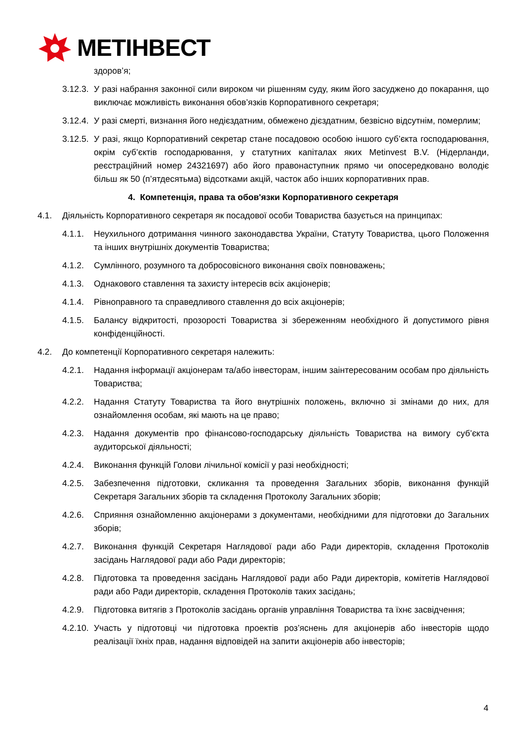МЕТІНВЕСТ
здоров’я;
3.12.3. У разі набрання законної сили вироком чи рішенням суду, яким його засуджено до покарання, що виключає можливість виконання обов’язків Корпоративного секретаря;
3.12.4. У разі смерті, визнання його недієздатним, обмежено дієздатним, безвісно відсутнім, померлим;
3.12.5. У разі, якщо Корпоративний секретар стане посадовою особою іншого суб’єкта господарювання, окрім суб’єктів господарювання, у статутних капіталах яких Metinvest B.V. (Нідерланди, реєстраційний номер 24321697) або його правонаступник прямо чи опосередковано володіє більш як 50 (п’ятдесятьма) відсотками акцій, часток або інших корпоративних прав.
4. Компетенція, права та обов'язки Корпоративного секретаря
4.1. Діяльність Корпоративного секретаря як посадової особи Товариства базується на принципах:
4.1.1. Неухильного дотримання чинного законодавства України, Статуту Товариства, цього Положення та інших внутрішніх документів Товариства;
4.1.2. Сумлінного, розумного та добросовісного виконання своїх повноважень;
4.1.3. Однакового ставлення та захисту інтересів всіх акціонерів;
4.1.4. Рівноправного та справедливого ставлення до всіх акціонерів;
4.1.5. Балансу відкритості, прозорості Товариства зі збереженням необхідного й допустимого рівня конфіденційності.
4.2. До компетенції Корпоративного секретаря належить:
4.2.1. Надання інформації акціонерам та/або інвесторам, іншим заінтересованим особам про діяльність Товариства;
4.2.2. Надання Статуту Товариства та його внутрішніх положень, включно зі змінами до них, для ознайомлення особам, які мають на це право;
4.2.3. Надання документів про фінансово-господарську діяльність Товариства на вимогу суб’єкта аудиторської діяльності;
4.2.4. Виконання функцій Голови лічильної комісії у разі необхідності;
4.2.5. Забезпечення підготовки, скликання та проведення Загальних зборів, виконання функцій Секретаря Загальних зборів та складення Протоколу Загальних зборів;
4.2.6. Сприяння ознайомленню акціонерами з документами, необхідними для підготовки до Загальних зборів;
4.2.7. Виконання функцій Секретаря Наглядової ради або Ради директорів, складення Протоколів засідань Наглядової ради або Ради директорів;
4.2.8. Підготовка та проведення засідань Наглядової ради або Ради директорів, комітетів Наглядової ради або Ради директорів, складення Протоколів таких засідань;
4.2.9. Підготовка витягів з Протоколів засідань органів управління Товариства та їхнє засвідчення;
4.2.10. Участь у підготовці чи підготовка проектів роз’яснень для акціонерів або інвесторів щодо реалізації їхніх прав, надання відповідей на запити акціонерів або інвесторів;
4